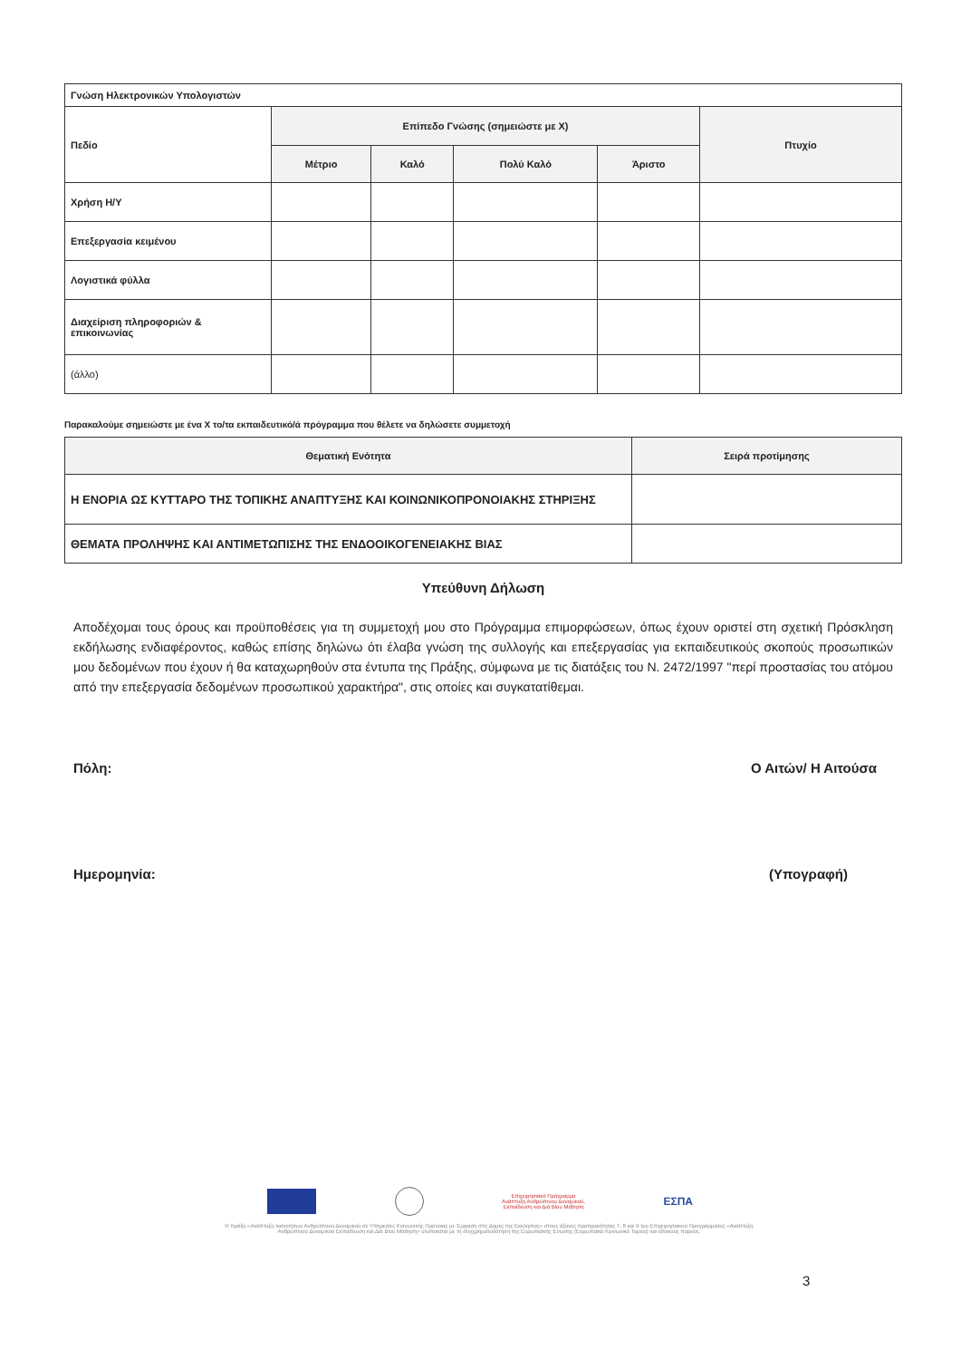| Γνώση Ηλεκτρονικών Υπολογιστών | | | | | |
| Πεδίο | Επίπεδο Γνώσης (σημειώστε με Χ) | | | | Πτυχίο |
| | Μέτριο | Καλό | Πολύ Καλό | Άριστο | |
| Χρήση Η/Υ | | | | | |
| Επεξεργασία κειμένου | | | | | |
| Λογιστικά φύλλα | | | | | |
| Διαχείριση πληροφοριών & επικοινωνίας | | | | | |
| (άλλο) | | | | | |
Παρακαλούμε σημειώστε με ένα Χ το/τα εκπαιδευτικό/ά πρόγραμμα που θέλετε να δηλώσετε συμμετοχή
| Θεματική Ενότητα | Σειρά προτίμησης |
| --- | --- |
| Η ΕΝΟΡΙΑ ΩΣ ΚΥΤΤΑΡΟ ΤΗΣ ΤΟΠΙΚΗΣ ΑΝΑΠΤΥΞΗΣ ΚΑΙ ΚΟΙΝΩΝΙΚΟΠΡΟΝΟΙΑΚΗΣ ΣΤΗΡΙΞΗΣ | |
| ΘΕΜΑΤΑ ΠΡΟΛΗΨΗΣ ΚΑΙ ΑΝΤΙΜΕΤΩΠΙΣΗΣ ΤΗΣ ΕΝΔΟΟΙΚΟΓΕΝΕΙΑΚΗΣ ΒΙΑΣ | |
Υπεύθυνη Δήλωση
Αποδέχομαι τους όρους και προϋποθέσεις για τη συμμετοχή μου στο Πρόγραμμα επιμορφώσεων, όπως έχουν οριστεί στη σχετική Πρόσκληση εκδήλωσης ενδιαφέροντος, καθώς επίσης δηλώνω ότι έλαβα γνώση της συλλογής και επεξεργασίας για εκπαιδευτικούς σκοπούς προσωπικών μου δεδομένων που έχουν ή θα καταχωρηθούν στα έντυπα της Πράξης, σύμφωνα με τις διατάξεις του Ν. 2472/1997 "περί προστασίας του ατόμου από την επεξεργασία δεδομένων προσωπικού χαρακτήρα", στις οποίες και συγκατατίθεμαι.
Πόλη: Ο Αιτών/ Η Αιτούσα
Ημερομηνία: (Υπογραφή)
Επιχειρησιακό Πρόγραμμα
Ανάπτυξη Ανθρώπινου Δυναμικού,
Εκπαίδευση και Διά Βίου Μάθηση
ΕΣΠΑ
Η πράξη «Ανάπτυξη Ικανοτήτων Ανθρώπινου Δυναμικού σε Υπηρεσίες Κοινωνικής Πρόνοιας με Έμφαση στις Δομές της Εκκλησίας» στους άξονες προτεραιότητας 7, 8 και 9 του Επιχειρησιακού Προγράμματος «Ανάπτυξη Ανθρώπινου Δυναμικού Εκπαίδευση και Διά Βίου Μάθηση» υλοποιείται με τη συγχρηματοδότηση της Ευρωπαϊκής Ένωσης (Ευρωπαϊκό Κοινωνικό Ταμείο) και εθνικούς πόρους.
3